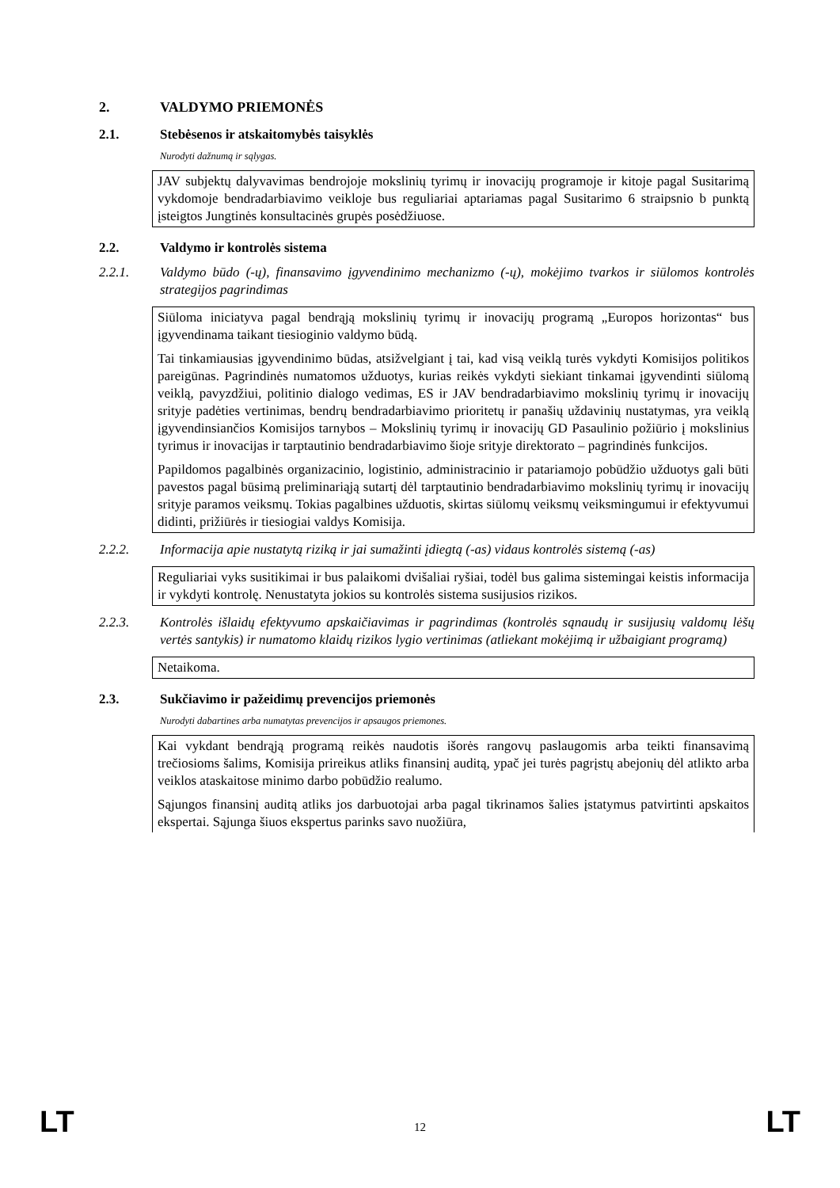2. VALDYMO PRIEMONĖS
2.1. Stebėsenos ir atskaitomybės taisyklės
Nurodyti dažnumą ir sąlygas.
JAV subjektų dalyvavimas bendrojoje mokslinių tyrimų ir inovacijų programoje ir kitoje pagal Susitarimą vykdomoje bendradarbiavimo veikloje bus reguliariai aptariamas pagal Susitarimo 6 straipsnio b punktą įsteigtos Jungtinės konsultacinės grupės posėdžiuose.
2.2. Valdymo ir kontrolės sistema
2.2.1. Valdymo būdo (-ų), finansavimo įgyvendinimo mechanizmo (-ų), mokėjimo tvarkos ir siūlomos kontrolės strategijos pagrindimas
Siūloma iniciatyva pagal bendrąją mokslinių tyrimų ir inovacijų programą „Europos horizontas“ bus įgyvendinama taikant tiesioginio valdymo būdą.
Tai tinkamiausias įgyvendinimo būdas, atsižvelgiant į tai, kad visą veiklą turės vykdyti Komisijos politikos pareigūnas. Pagrindinės numatomos užduotys, kurias reikės vykdyti siekiant tinkamai įgyvendinti siūlomą veiklą, pavyzdžiui, politinio dialogo vedimas, ES ir JAV bendradarbiavimo mokslinių tyrimų ir inovacijų srityje padėties vertinimas, bendrų bendradarbiavimo prioritetų ir panašių uždavinių nustatymas, yra veiklą įgyvendinsiančios Komisijos tarnybos – Mokslinių tyrimų ir inovacijų GD Pasaulinio požiūrio į mokslinius tyrimus ir inovacijas ir tarptautinio bendradarbiavimo šioje srityje direktorato – pagrindinės funkcijos.
Papildomos pagalbinės organizacinio, logistinio, administracinio ir patariamojo pobūdžio užduotys gali būti pavestos pagal būsimą preliminariąją sutartį dėl tarptautinio bendradarbiavimo mokslinių tyrimų ir inovacijų srityje paramos veiksmų. Tokias pagalbines užduotis, skirtas siūlomų veiksmų veiksmingumui ir efektyvumui didinti, prižiūrės ir tiesiogiai valdys Komisija.
2.2.2. Informacija apie nustatytą riziką ir jai sumažinti įdiegtą (-as) vidaus kontrolės sistemą (-as)
Reguliariai vyks susitikimai ir bus palaikomi dvišaliai ryšiai, todėl bus galima sistemingai keistis informacija ir vykdyti kontrolę. Nenustatyta jokios su kontrolės sistema susijusios rizikos.
2.2.3. Kontrolės išlaidų efektyvumo apskaičiavimas ir pagrindimas (kontrolės sąnaudų ir susijusių valdomų lėšų vertės santykis) ir numatomo klaidų rizikos lygio vertinimas (atliekant mokėjimą ir užbaigiant programą)
Netaikoma.
2.3. Sukčiavimo ir pažeidimų prevencijos priemonės
Nurodyti dabartines arba numatytas prevencijos ir apsaugos priemones.
Kai vykdant bendrąją programą reikės naudotis išorės rangovų paslaugomis arba teikti finansavimą trečiosioms šalims, Komisija prireikus atliks finansinį auditą, ypač jei turės pagrįstų abejonių dėl atlikto arba veiklos ataskaitose minimo darbo pobūdžio realumo.
Sąjungos finansinį auditą atliks jos darbuotojai arba pagal tikrinamos šalies įstatymus patvirtinti apskaitos ekspertai. Sąjunga šiuos ekspertus parinks savo nuožiūra,
LT 12 LT